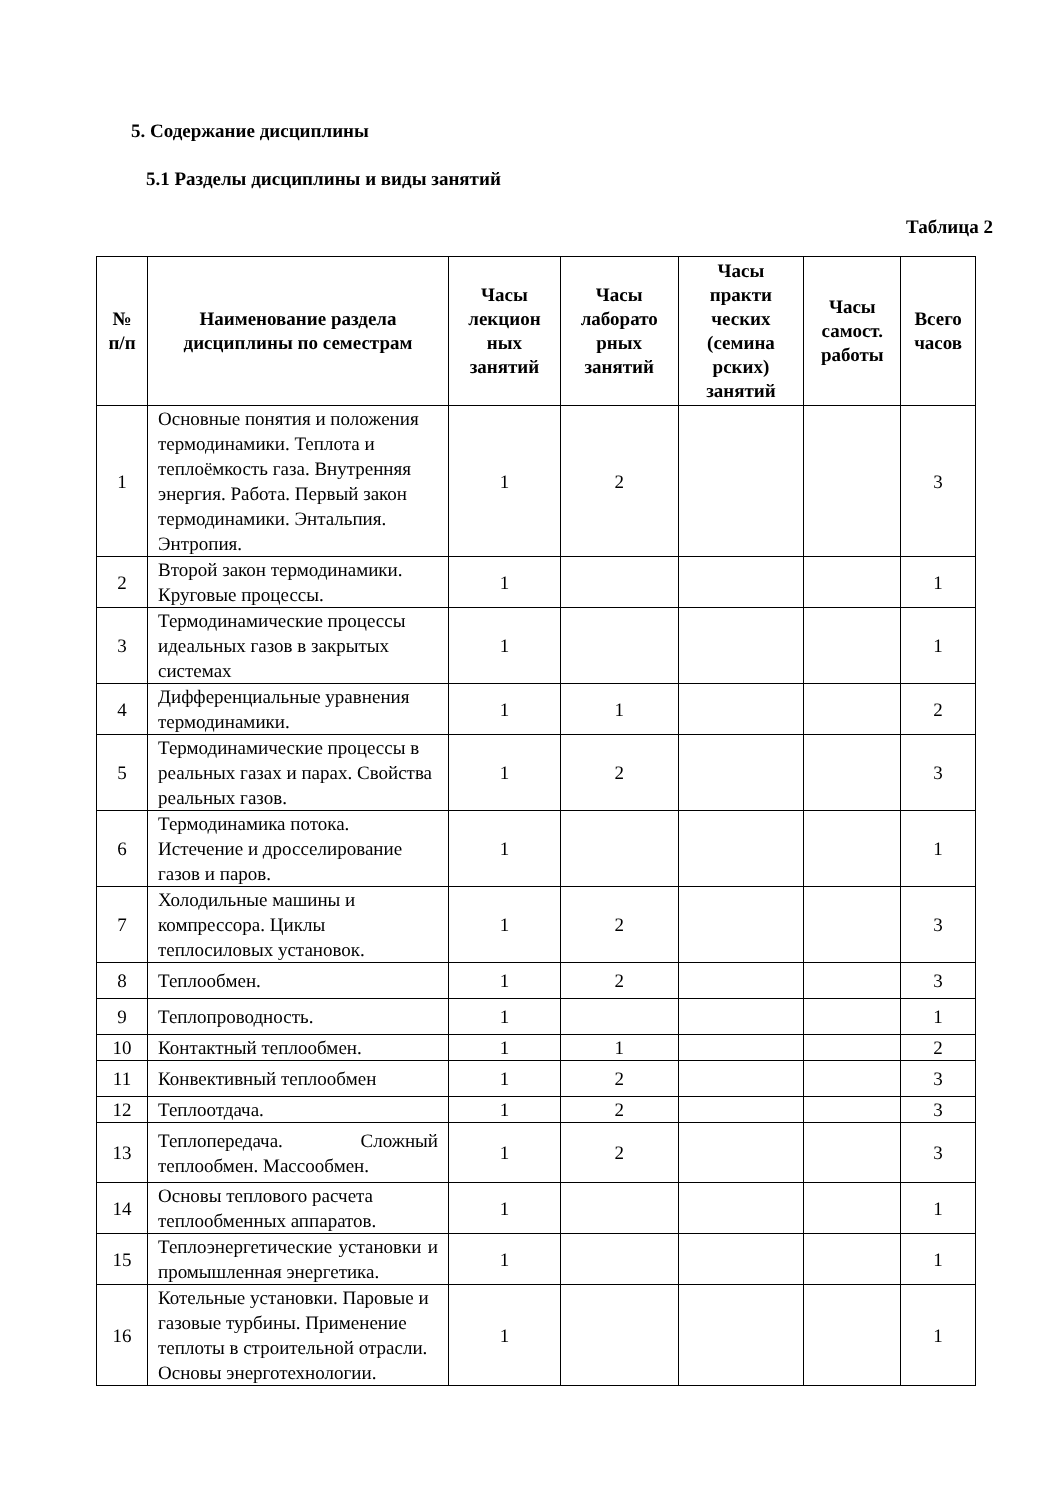5. Содержание дисциплины
5.1 Разделы дисциплины и виды занятий
Таблица 2
| № п/п | Наименование раздела дисциплины по семестрам | Часы лекцион ных занятий | Часы лаборато рных занятий | Часы практи ческих (семина рских) занятий | Часы самост. работы | Всего часов |
| --- | --- | --- | --- | --- | --- | --- |
| 1 | Основные понятия и положения термодинамики. Теплота и теплоёмкость газа. Внутренняя энергия. Работа. Первый закон термодинамики. Энтальпия. Энтропия. | 1 | 2 | | | 3 |
| 2 | Второй закон термодинамики. Круговые процессы. | 1 | | | | 1 |
| 3 | Термодинамические процессы идеальных газов в закрытых системах | 1 | | | | 1 |
| 4 | Дифференциальные уравнения термодинамики. | 1 | 1 | | | 2 |
| 5 | Термодинамические процессы в реальных газах и парах. Свойства реальных газов. | 1 | 2 | | | 3 |
| 6 | Термодинамика потока. Истечение и дросселирование газов и паров. | 1 | | | | 1 |
| 7 | Холодильные машины и компрессора. Циклы теплосиловых установок. | 1 | 2 | | | 3 |
| 8 | Теплообмен. | 1 | 2 | | | 3 |
| 9 | Теплопроводность. | 1 | | | | 1 |
| 10 | Контактный теплообмен. | 1 | 1 | | | 2 |
| 11 | Конвективный теплообмен | 1 | 2 | | | 3 |
| 12 | Теплоотдача. | 1 | 2 | | | 3 |
| 13 | Теплопередача. Сложный теплообмен. Массообмен. | 1 | 2 | | | 3 |
| 14 | Основы теплового расчета теплообменных аппаратов. | 1 | | | | 1 |
| 15 | Теплоэнергетические установки и промышленная энергетика. | 1 | | | | 1 |
| 16 | Котельные установки. Паровые и газовые турбины. Применение теплоты в строительной отрасли. Основы энерготехнологии. | 1 | | | | 1 |